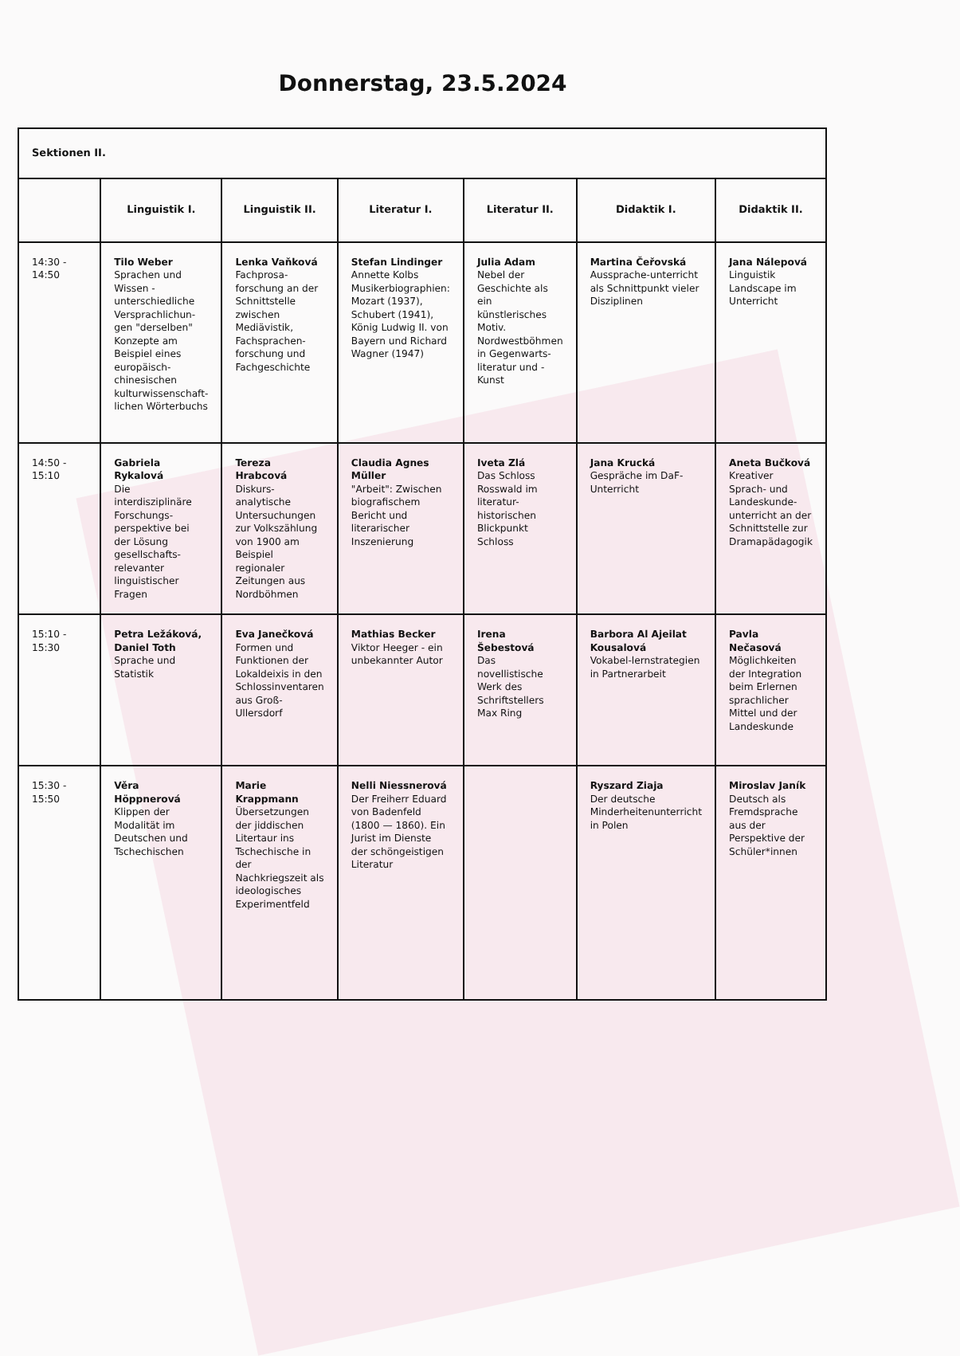Donnerstag, 23.5.2024
| Sektionen II. | | | | | | |
| | Linguistik I. | Linguistik II. | Literatur I. | Literatur II. | Didaktik I. | Didaktik II. |
| 14:30 - 14:50 | Tilo Weber Sprachen und Wissen - unterschiedliche Versprachlichun-gen "derselben" Konzepte am Beispiel eines europäisch-chinesischen kulturwissenschaft-lichen Wörterbuchs | Lenka Vaňková Fachprosa-forschung an der Schnittstelle zwischen Mediävistik, Fachsprachen-forschung und Fachgeschichte | Stefan Lindinger Annette Kolbs Musikerbiographien: Mozart (1937), Schubert (1941), König Ludwig II. von Bayern und Richard Wagner (1947) | Julia Adam Nebel der Geschichte als ein künstlerisches Motiv. Nordwestböhmen in Gegenwarts-literatur und -Kunst | Martina Čeřovská Aussprache-unterricht als Schnittpunkt vieler Disziplinen | Jana Nálepová Linguistik Landscape im Unterricht |
| 14:50 - 15:10 | Gabriela Rykalová Die interdisziplinäre Forschungs-perspektive bei der Lösung gesellschafts-relevanter linguistischer Fragen | Tereza Hrabcová Diskurs-analytische Untersuchungen zur Volkszählung von 1900 am Beispiel regionaler Zeitungen aus Nordböhmen | Claudia Agnes Müller "Arbeit": Zwischen biografischem Bericht und literarischer Inszenierung | Iveta Zlá Das Schloss Rosswald im literatur-historischen Blickpunkt Schloss | Jana Krucká Gespräche im DaF-Unterricht | Aneta Bučková Kreativer Sprach- und Landeskunde-unterricht an der Schnittstelle zur Dramapädagogik |
| 15:10 - 15:30 | Petra Ležáková, Daniel Toth Sprache und Statistik | Eva Janečková Formen und Funktionen der Lokaldeixis in den Schlossinventaren aus Groß-Ullersdorf | Mathias Becker Viktor Heeger - ein unbekannter Autor | Irena Šebestová Das novellistische Werk des Schriftstellers Max Ring | Barbora Al Ajeilat Kousalová Vokabel-lernstrategien in Partnerarbeit | Pavla Nečasová Möglichkeiten der Integration beim Erlernen sprachlicher Mittel und der Landeskunde |
| 15:30 - 15:50 | Věra Höppnerová Klippen der Modalität im Deutschen und Tschechischen | Marie Krappmann Übersetzungen der jiddischen Litertaur ins Tschechische in der Nachkriegszeit als ideologisches Experimentfeld | Nelli Niessnerová Der Freiherr Eduard von Badenfeld (1800 — 1860). Ein Jurist im Dienste der schöngeistigen Literatur | | Ryszard Ziaja Der deutsche Minderheitenunterricht in Polen | Miroslav Janík Deutsch als Fremdsprache aus der Perspektive der Schüler*innen |